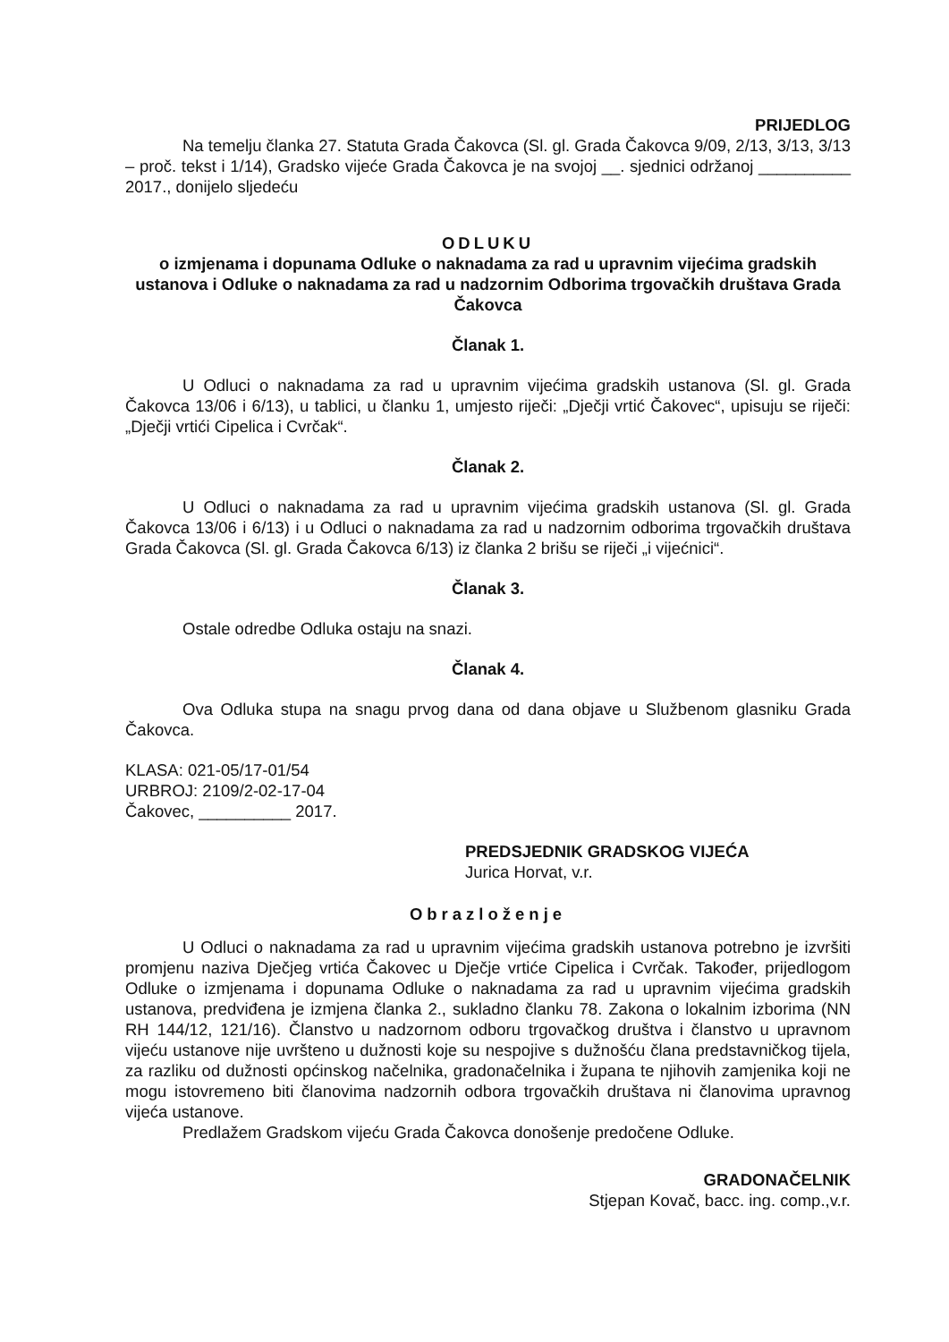PRIJEDLOG
Na temelju članka 27. Statuta Grada Čakovca (Sl. gl. Grada Čakovca 9/09, 2/13, 3/13, 3/13 – proč. tekst i 1/14), Gradsko vijeće Grada Čakovca je na svojoj __. sjednici održanoj __________ 2017., donijelo sljedeću
ODLUKU
o izmjenama i dopunama Odluke o naknadama za rad u upravnim vijećima gradskih ustanova i Odluke o naknadama za rad u nadzornim Odborima trgovačkih društava Grada Čakovca
Članak 1.
U Odluci o naknadama za rad u upravnim vijećima gradskih ustanova (Sl. gl. Grada Čakovca 13/06 i 6/13), u tablici, u članku 1, umjesto riječi: „Dječji vrtić Čakovec“, upisuju se riječi: „Dječji vrtići Cipelica i Cvrčak“.
Članak 2.
U Odluci o naknadama za rad u upravnim vijećima gradskih ustanova (Sl. gl. Grada Čakovca 13/06 i 6/13) i u Odluci o naknadama za rad u nadzornim odborima trgovačkih društava Grada Čakovca (Sl. gl. Grada Čakovca 6/13) iz članka 2 brišu se riječi „i vijećnici“.
Članak 3.
Ostale odredbe Odluka ostaju na snazi.
Članak 4.
Ova Odluka stupa na snagu prvog dana od dana objave u Službenom glasniku Grada Čakovca.
KLASA: 021-05/17-01/54
URBROJ: 2109/2-02-17-04
Čakovec, __________ 2017.
PREDSJEDNIK GRADSKOG VIJEĆA
Jurica Horvat, v.r.
Obrazloženje
U Odluci o naknadama za rad u upravnim vijećima gradskih ustanova potrebno je izvršiti promjenu naziva Dječjeg vrtića Čakovec u Dječje vrtiće Cipelica i Cvrčak. Također, prijedlogom Odluke o izmjenama i dopunama Odluke o naknadama za rad u upravnim vijećima gradskih ustanova, predviđena je izmjena članka 2., sukladno članku 78. Zakona o lokalnim izborima (NN RH 144/12, 121/16). Članstvo u nadzornom odboru trgovačkog društva i članstvo u upravnom vijeću ustanove nije uvršteno u dužnosti koje su nespojive s dužnošću člana predstavničkog tijela, za razliku od dužnosti općinskog načelnika, gradonačelnika i župana te njihovih zamjenika koji ne mogu istovremeno biti članovima nadzornih odbora trgovačkih društava ni članovima upravnog vijeća ustanove.
Predlažem Gradskom vijeću Grada Čakovca donošenje predočene Odluke.
GRADONAČELNIK
Stjepan Kovač, bacc. ing. comp.,v.r.